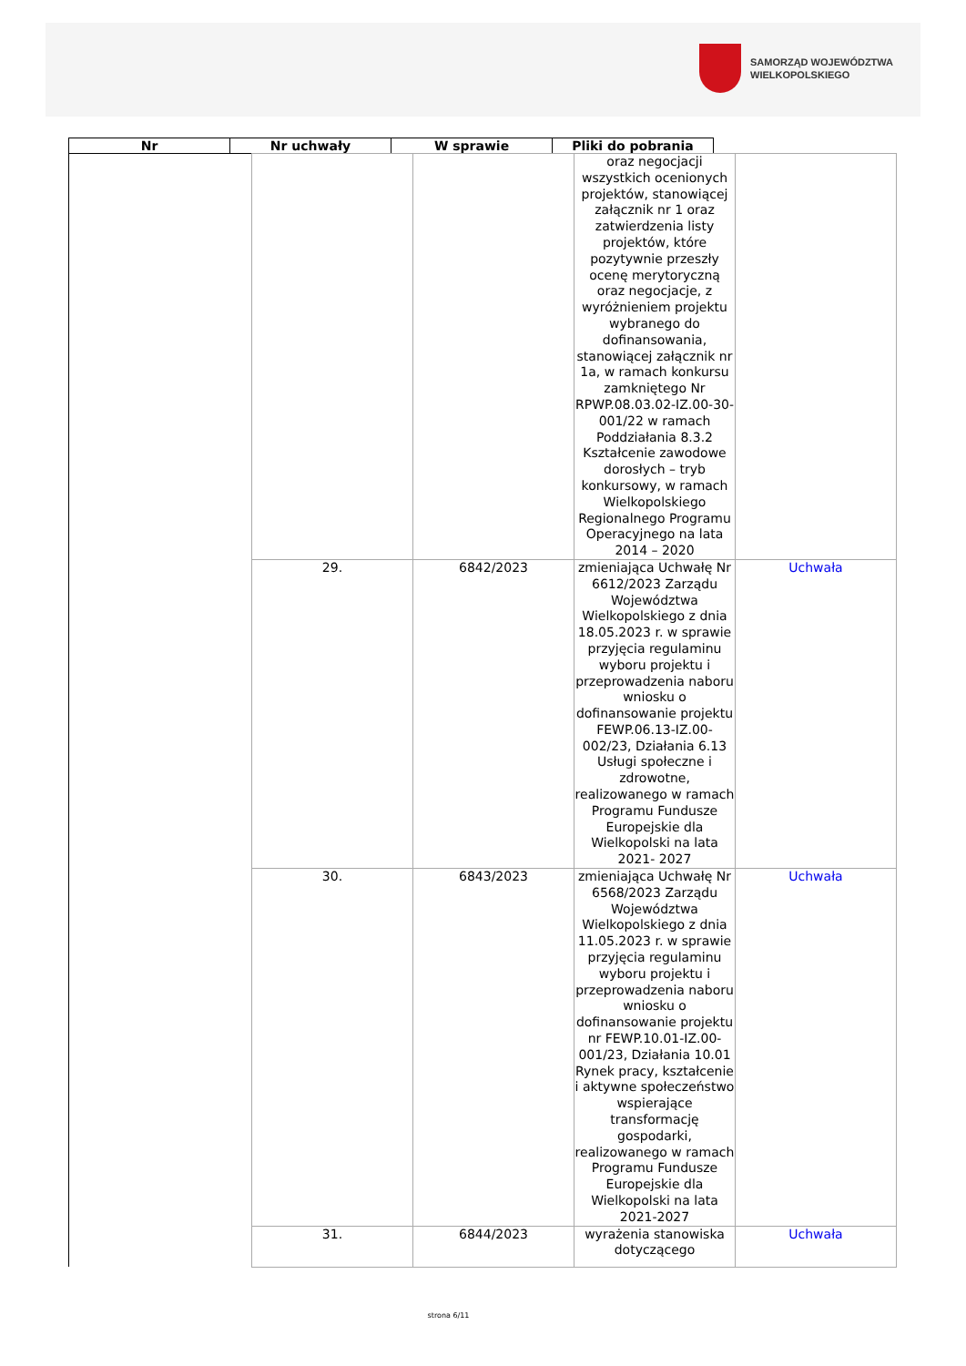SAMORZĄD WOJEWÓDZTWA
WIELKOPOLSKIEGO
| Nr | Nr uchwały | W sprawie | Pliki do pobrania |
| --- | --- | --- | --- |
| | | | oraz negocjacji wszystkich ocenionych projektów, stanowiącej załącznik nr 1 oraz zatwierdzenia listy projektów, które pozytywnie przeszły ocenę merytoryczną oraz negocjacje, z wyróżnieniem projektu wybranego do dofinansowania, stanowiącej załącznik nr 1a, w ramach konkursu zamkniętego Nr RPWP.08.03.02-IZ.00-30-001/22 w ramach Poddziałania 8.3.2 Kształcenie zawodowe dorosłych – tryb konkursowy, w ramach Wielkopolskiego Regionalnego Programu Operacyjnego na lata 2014 – 2020 | |
| | 29. | 6842/2023 | zmieniająca Uchwałę Nr 6612/2023 Zarządu Województwa Wielkopolskiego z dnia 18.05.2023 r. w sprawie przyjęcia regulaminu wyboru projektu i przeprowadzenia naboru wniosku o dofinansowanie projektu FEWP.06.13-IZ.00-002/23, Działania 6.13 Usługi społeczne i zdrowotne, realizowanego w ramach Programu Fundusze Europejskie dla Wielkopolski na lata 2021- 2027 | Uchwała |
| | 30. | 6843/2023 | zmieniająca Uchwałę Nr 6568/2023 Zarządu Województwa Wielkopolskiego z dnia 11.05.2023 r. w sprawie przyjęcia regulaminu wyboru projektu i przeprowadzenia naboru wniosku o dofinansowanie projektu nr FEWP.10.01-IZ.00-001/23, Działania 10.01 Rynek pracy, kształcenie i aktywne społeczeństwo wspierające transformację gospodarki, realizowanego w ramach Programu Fundusze Europejskie dla Wielkopolski na lata 2021-2027 | Uchwała |
| | 31. | 6844/2023 | wyrażenia stanowiska dotyczącego | Uchwała |
strona 6/11